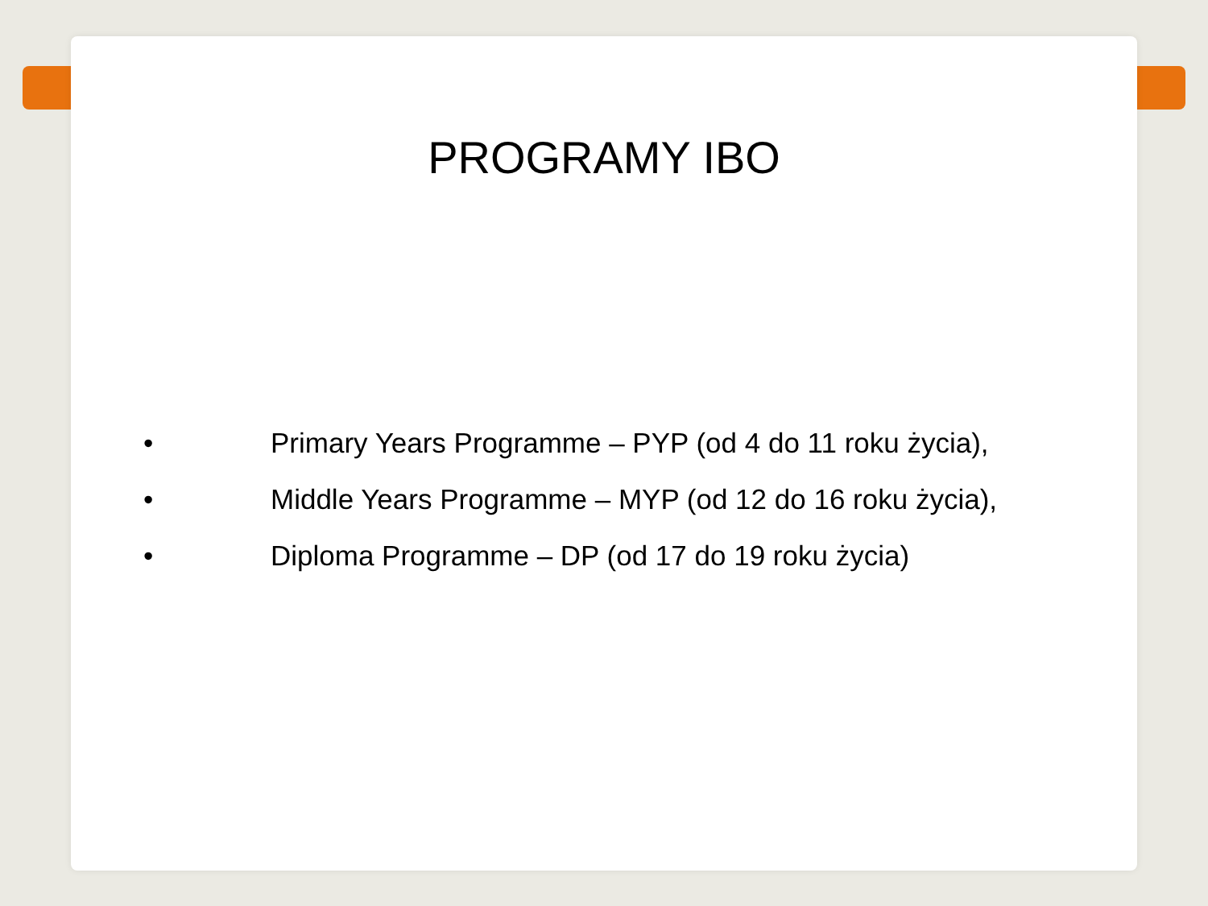PROGRAMY IBO
• Primary Years Programme – PYP (od 4 do 11 roku życia),
• Middle Years Programme – MYP (od 12 do 16 roku życia),
• Diploma Programme – DP (od 17 do 19 roku życia)